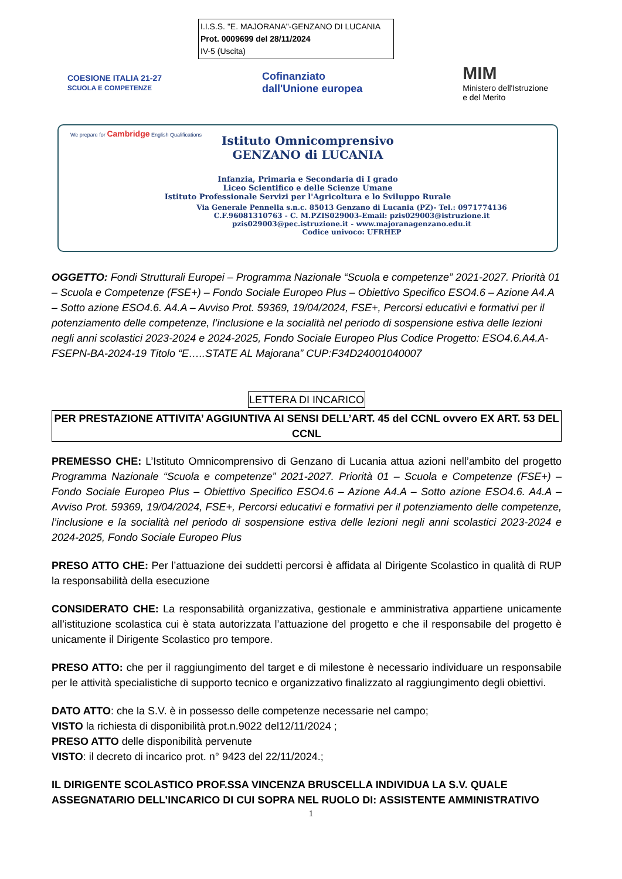I.I.S.S. "E. MAJORANA"-GENZANO DI LUCANIA
Prot. 0009699 del 28/11/2024
IV-5 (Uscita)
COESIONE ITALIA 21-27
SCUOLA E COMPETENZE
Cofinanziato
dall'Unione europea
MIM
Ministero dell'Istruzione
e del Merito
We prepare for Cambridge English Qualifications
Istituto Omnicomprensivo
GENZANO di LUCANIA
Infanzia, Primaria e Secondaria di I grado
Liceo Scientifico e delle Scienze Umane
Istituto Professionale Servizi per l'Agricoltura e lo Sviluppo Rurale
Via Generale Pennella s.n.c. 85013 Genzano di Lucania (PZ)- Tel.: 0971774136
C.F.96081310763 - C. M.PZIS029003-Email: pzis029003@istruzione.it
pzis029003@pec.istruzione.it - www.majoranagenzano.edu.it
Codice univoco: UFRHEP
OGGETTO: Fondi Strutturali Europei – Programma Nazionale “Scuola e competenze” 2021-2027. Priorità 01 – Scuola e Competenze (FSE+) – Fondo Sociale Europeo Plus – Obiettivo Specifico ESO4.6 – Azione A4.A – Sotto azione ESO4.6. A4.A – Avviso Prot. 59369, 19/04/2024, FSE+, Percorsi educativi e formativi per il potenziamento delle competenze, l’inclusione e la socialità nel periodo di sospensione estiva delle lezioni negli anni scolastici 2023-2024 e 2024-2025, Fondo Sociale Europeo Plus Codice Progetto: ESO4.6.A4.A-FSEPN-BA-2024-19 Titolo “E…..STATE AL Majorana” CUP:F34D24001040007
LETTERA DI INCARICO
PER PRESTAZIONE ATTIVITA’ AGGIUNTIVA AI SENSI DELL’ART. 45 del CCNL ovvero EX ART. 53 DEL CCNL
PREMESSO CHE: L’Istituto Omnicomprensivo di Genzano di Lucania attua azioni nell’ambito del progetto Programma Nazionale “Scuola e competenze” 2021-2027. Priorità 01 – Scuola e Competenze (FSE+) – Fondo Sociale Europeo Plus – Obiettivo Specifico ESO4.6 – Azione A4.A – Sotto azione ESO4.6. A4.A – Avviso Prot. 59369, 19/04/2024, FSE+, Percorsi educativi e formativi per il potenziamento delle competenze, l’inclusione e la socialità nel periodo di sospensione estiva delle lezioni negli anni scolastici 2023-2024 e 2024-2025, Fondo Sociale Europeo Plus
PRESO ATTO CHE: Per l’attuazione dei suddetti percorsi è affidata al Dirigente Scolastico in qualità di RUP la responsabilità della esecuzione
CONSIDERATO CHE: La responsabilità organizzativa, gestionale e amministrativa appartiene unicamente all’istituzione scolastica cui è stata autorizzata l’attuazione del progetto e che il responsabile del progetto è unicamente il Dirigente Scolastico pro tempore.
PRESO ATTO: che per il raggiungimento del target e di milestone è necessario individuare un responsabile per le attività specialistiche di supporto tecnico e organizzativo finalizzato al raggiungimento degli obiettivi.
DATO ATTO: che la S.V. è in possesso delle competenze necessarie nel campo;
VISTO la richiesta di disponibilità prot.n.9022 del12/11/2024 ;
PRESO ATTO delle disponibilità pervenute
VISTO: il decreto di incarico prot. n° 9423 del 22/11/2024.;
IL DIRIGENTE SCOLASTICO PROF.SSA VINCENZA BRUSCELLA INDIVIDUA LA S.V. QUALE ASSEGNATARIO DELL’INCARICO DI CUI SOPRA NEL RUOLO DI: ASSISTENTE AMMINISTRATIVO
1